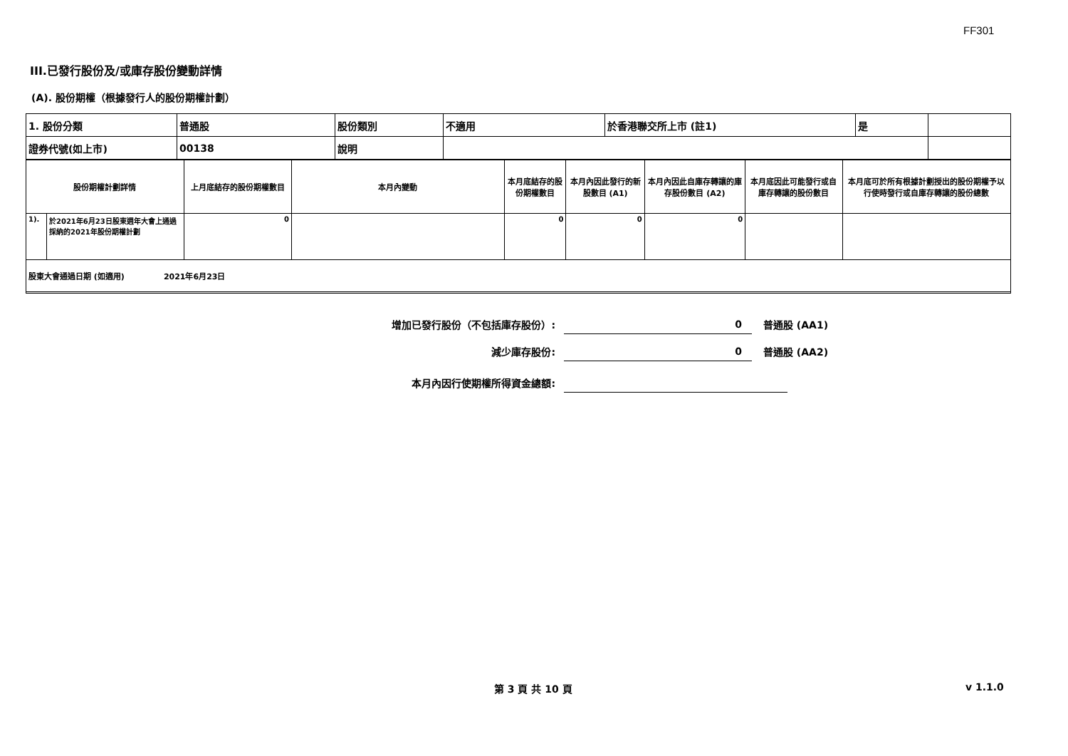FF301
III.已發行股份及/或庫存股份變動詳情
(A). 股份期權（根據發行人的股份期權計劃）
| 1. 股份分類 | 普通股 | 股份類別 | 不適用 | 於香港聯交所上市 (註1) | 是 | |
| 證券代號(如上市) | 00138 | 說明 | | | | |
| 股份期權計劃詳情 | | 上月底結存的股份期權數目 | 本月內變動 | 本月底結存的股份期權數目 | 本月內因此發行的新股數目 (A1) | 本月內因此自庫存轉讓的庫存股份數目 (A2) | 本月底因此可能發行或自庫存轉讓的股份數目 | 本月底可於所有根據計劃授出的股份期權予以行使時發行或自庫存轉讓的股份總數 |
| 1). | 於2021年6月23日股東週年大會上通過採納的2021年股份期權計劃 | 0 | | 0 | 0 | 0 | | |
股東大會通過日期 (如適用)　　　　　2021年6月23日
增加已發行股份（不包括庫存股份）: 0 普通股 (AA1)
減少庫存股份: 0 普通股 (AA2)
本月內因行使期權所得資金總額:
第 3 頁 共 10 頁 v 1.1.0